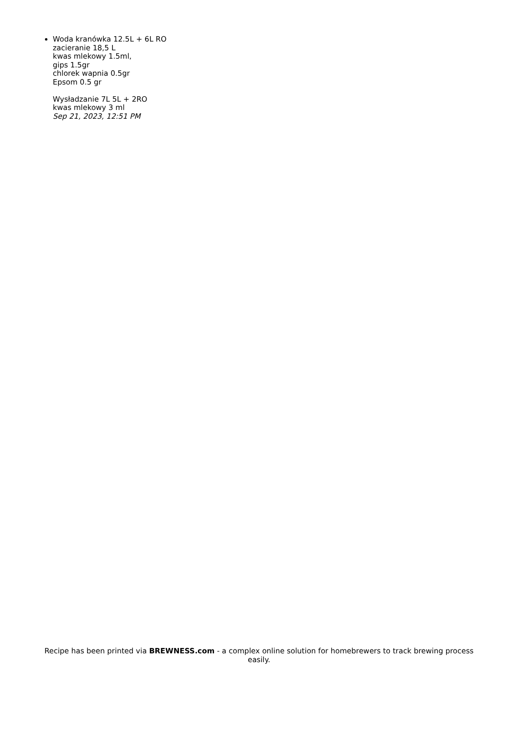Woda kranówka 12.5L + 6L RO
zacieranie 18,5 L
kwas mlekowy 1.5ml,
gips 1.5gr
chlorek wapnia 0.5gr
Epsom 0.5 gr
Wysładzanie 7L 5L + 2RO
kwas mlekowy 3 ml
Sep 21, 2023, 12:51 PM
Recipe has been printed via BREWNESS.com - a complex online solution for homebrewers to track brewing process easily.